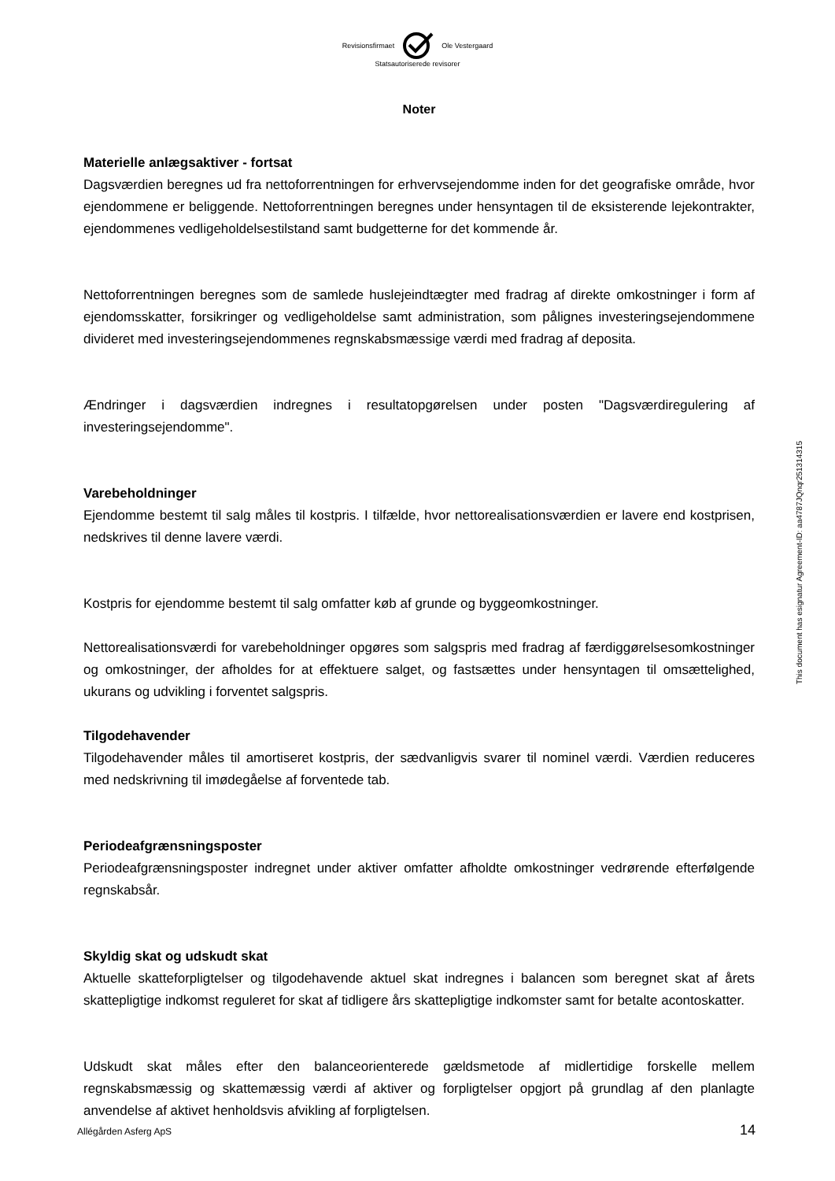Revisionsfirmaet Ole Vestergaard
Statsautoriserede revisorer
Noter
Materielle anlægsaktiver - fortsat
Dagsværdien beregnes ud fra nettoforrentningen for erhvervsejendomme inden for det geografiske område, hvor ejendommene er beliggende. Nettoforrentningen beregnes under hensyntagen til de eksisterende lejekontrakter, ejendommenes vedligeholdelsestilstand samt budgetterne for det kommende år.
Nettoforrentningen beregnes som de samlede huslejeindtægter med fradrag af direkte omkostninger i form af ejendomsskatter, forsikringer og vedligeholdelse samt administration, som pålignes investeringsejendommene divideret med investeringsejendommenes regnskabsmæssige værdi med fradrag af deposita.
Ændringer i dagsværdien indregnes i resultatopgørelsen under posten "Dagsværdiregulering af investeringsejendomme".
Varebeholdninger
Ejendomme bestemt til salg måles til kostpris. I tilfælde, hvor nettorealisationsværdien er lavere end kostprisen, nedskrives til denne lavere værdi.
Kostpris for ejendomme bestemt til salg omfatter køb af grunde og byggeomkostninger.
Nettorealisationsværdi for varebeholdninger opgøres som salgspris med fradrag af færdiggørel­sesomkostninger og omkostninger, der afholdes for at effektuere salget, og fastsættes under hensyntagen til omsættelighed, ukurans og udvikling i forventet salgspris.
Tilgodehavender
Tilgodehavender måles til amortiseret kostpris, der sædvanligvis svarer til nominel værdi. Værdien reduceres med nedskrivning til imødegåelse af forventede tab.
Periodeafgrænsningsposter
Periodeafgrænsningsposter indregnet under aktiver omfatter afholdte omkostninger vedrørende efterfølgende regnskabsår.
Skyldig skat og udskudt skat
Aktuelle skatteforpligtelser og tilgodehavende aktuel skat indregnes i balancen som beregnet skat af årets skattepligtige indkomst reguleret for skat af tidligere års skattepligtige indkomster samt for betalte acontoskatter.
Udskudt skat måles efter den balanceorienterede gældsmetode af midlertidige forskelle mellem regnskabsmæssig og skattemæssig værdi af aktiver og forpligtelser opgjort på grundlag af den planlagte anvendelse af aktivet henholdsvis afvikling af forpligtelsen.
This document has esignatur Agreement-ID: aa4787JQnqr251314315
Allégården Asferg ApS 14